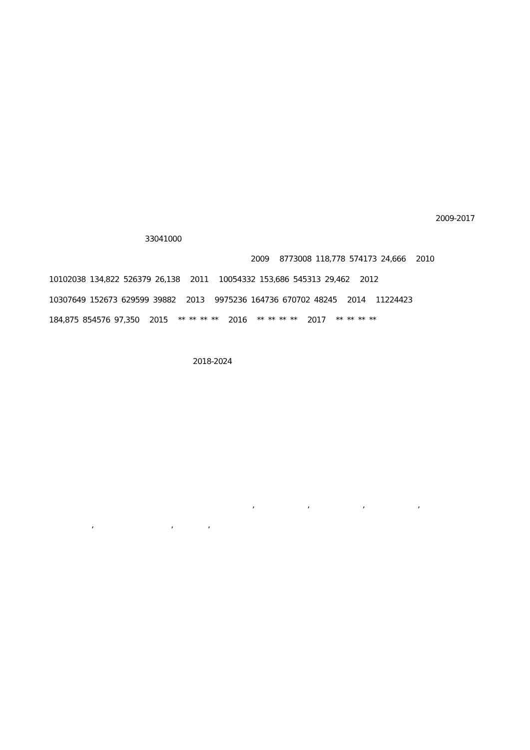2009-2017
33041000
2009 8773008 118,778 574173 24,666 2010
10102038 134,822 526379 26,138 2011 10054332 153,686 545313 29,462 2012
10307649 152673 629599 39882 2013 9975236 164736 670702 48245 2014 11224423
184,875 854576 97,350 2015 ** ** ** ** 2016 ** ** ** ** 2017 ** ** ** **
2018-2024
, , , ,
, , ,